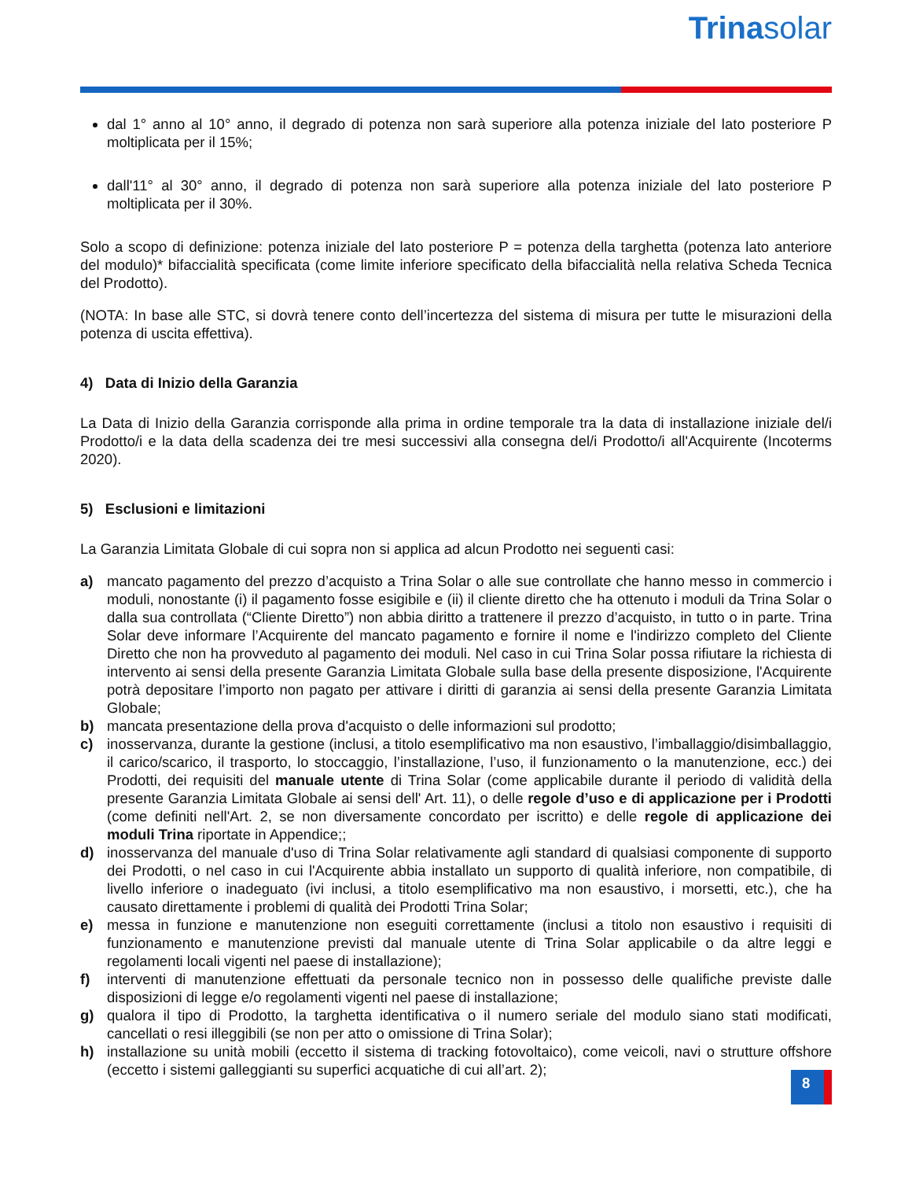Trinasolar
dal 1° anno al 10° anno, il degrado di potenza non sarà superiore alla potenza iniziale del lato posteriore P moltiplicata per il 15%;
dall'11° al 30° anno, il degrado di potenza non sarà superiore alla potenza iniziale del lato posteriore P moltiplicata per il 30%.
Solo a scopo di definizione: potenza iniziale del lato posteriore P = potenza della targhetta (potenza lato anteriore del modulo)* bifaccialità specificata (come limite inferiore specificato della bifaccialità nella relativa Scheda Tecnica del Prodotto).
(NOTA: In base alle STC, si dovrà tenere conto dell’incertezza del sistema di misura per tutte le misurazioni della potenza di uscita effettiva).
4) Data di Inizio della Garanzia
La Data di Inizio della Garanzia corrisponde alla prima in ordine temporale tra la data di installazione iniziale del/i Prodotto/i e la data della scadenza dei tre mesi successivi alla consegna del/i Prodotto/i all'Acquirente (Incoterms 2020).
5) Esclusioni e limitazioni
La Garanzia Limitata Globale di cui sopra non si applica ad alcun Prodotto nei seguenti casi:
a) mancato pagamento del prezzo d’acquisto a Trina Solar o alle sue controllate che hanno messo in commercio i moduli, nonostante (i) il pagamento fosse esigibile e (ii) il cliente diretto che ha ottenuto i moduli da Trina Solar o dalla sua controllata (“Cliente Diretto”) non abbia diritto a trattenere il prezzo d’acquisto, in tutto o in parte. Trina Solar deve informare l’Acquirente del mancato pagamento e fornire il nome e l'indirizzo completo del Cliente Diretto che non ha provveduto al pagamento dei moduli. Nel caso in cui Trina Solar possa rifiutare la richiesta di intervento ai sensi della presente Garanzia Limitata Globale sulla base della presente disposizione, l'Acquirente potrà depositare l’importo non pagato per attivare i diritti di garanzia ai sensi della presente Garanzia Limitata Globale;
b) mancata presentazione della prova d'acquisto o delle informazioni sul prodotto;
c) inosservanza, durante la gestione (inclusi, a titolo esemplificativo ma non esaustivo, l’imballaggio/disimballaggio, il carico/scarico, il trasporto, lo stoccaggio, l’installazione, l’uso, il funzionamento o la manutenzione, ecc.) dei Prodotti, dei requisiti del manuale utente di Trina Solar (come applicabile durante il periodo di validità della presente Garanzia Limitata Globale ai sensi dell' Art. 11), o delle regole d’uso e di applicazione per i Prodotti (come definiti nell'Art. 2, se non diversamente concordato per iscritto) e delle regole di applicazione dei moduli Trina riportate in Appendice;;
d) inosservanza del manuale d'uso di Trina Solar relativamente agli standard di qualsiasi componente di supporto dei Prodotti, o nel caso in cui l'Acquirente abbia installato un supporto di qualità inferiore, non compatibile, di livello inferiore o inadeguato (ivi inclusi, a titolo esemplificativo ma non esaustivo, i morsetti, etc.), che ha causato direttamente i problemi di qualità dei Prodotti Trina Solar;
e) messa in funzione e manutenzione non eseguiti correttamente (inclusi a titolo non esaustivo i requisiti di funzionamento e manutenzione previsti dal manuale utente di Trina Solar applicabile o da altre leggi e regolamenti locali vigenti nel paese di installazione);
f) interventi di manutenzione effettuati da personale tecnico non in possesso delle qualifiche previste dalle disposizioni di legge e/o regolamenti vigenti nel paese di installazione;
g) qualora il tipo di Prodotto, la targhetta identificativa o il numero seriale del modulo siano stati modificati, cancellati o resi illeggibili (se non per atto o omissione di Trina Solar);
h) installazione su unità mobili (eccetto il sistema di tracking fotovoltaico), come veicoli, navi o strutture offshore (eccetto i sistemi galleggianti su superfici acquatiche di cui all’art. 2);
8